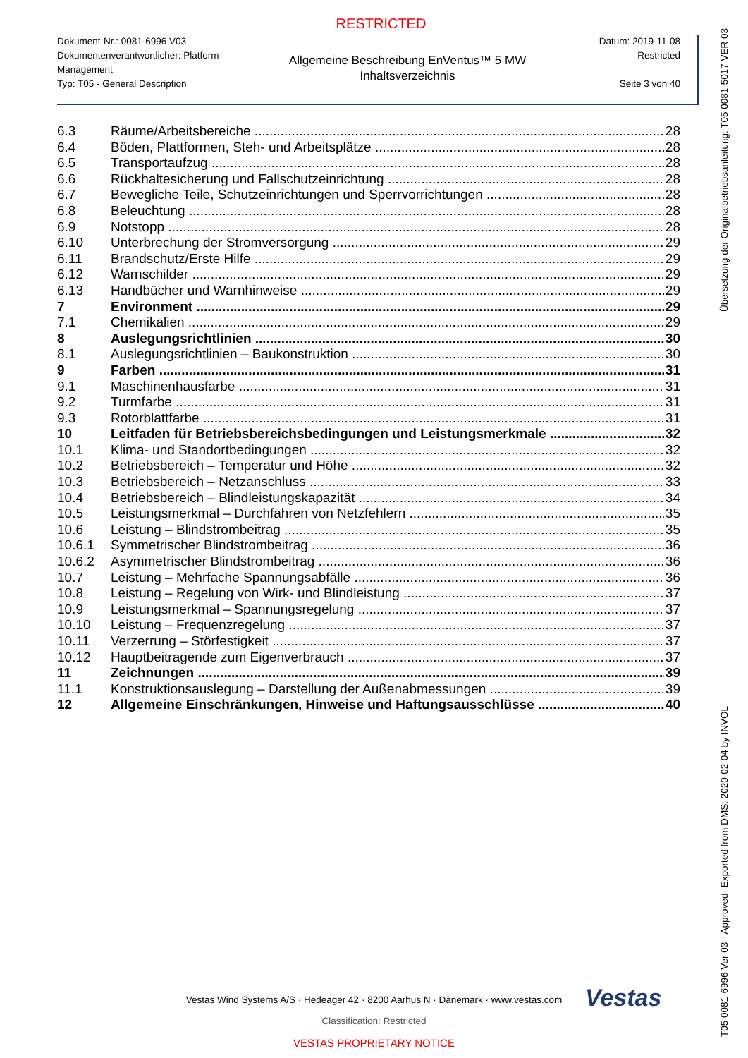RESTRICTED
Dokument-Nr.: 0081-6996 V03
Dokumentenverantwortlicher: Platform Management
Typ: T05 - General Description
Allgemeine Beschreibung EnVentus™ 5 MW
Inhaltsverzeichnis
Datum: 2019-11-08
Restricted
Seite 3 von 40
6.3 Räume/Arbeitsbereiche 28
6.4 Böden, Plattformen, Steh- und Arbeitsplätze 28
6.5 Transportaufzug 28
6.6 Rückhaltesicherung und Fallschutzeinrichtung 28
6.7 Bewegliche Teile, Schutzeinrichtungen und Sperrvorrichtungen 28
6.8 Beleuchtung 28
6.9 Notstopp 28
6.10 Unterbrechung der Stromversorgung 29
6.11 Brandschutz/Erste Hilfe 29
6.12 Warnschilder 29
6.13 Handbücher und Warnhinweise 29
7 Environment 29
7.1 Chemikalien 29
8 Auslegungsrichtlinien 30
8.1 Auslegungsrichtlinien – Baukonstruktion 30
9 Farben 31
9.1 Maschinenhausfarbe 31
9.2 Turmfarbe 31
9.3 Rotorblattfarbe 31
10 Leitfaden für Betriebsbereichsbedingungen und Leistungsmerkmale 32
10.1 Klima- und Standortbedingungen 32
10.2 Betriebsbereich – Temperatur und Höhe 32
10.3 Betriebsbereich – Netzanschluss 33
10.4 Betriebsbereich – Blindleistungskapazität 34
10.5 Leistungsmerkmal – Durchfahren von Netzfehlern 35
10.6 Leistung – Blindstrombeitrag 35
10.6.1 Symmetrischer Blindstrombeitrag 36
10.6.2 Asymmetrischer Blindstrombeitrag 36
10.7 Leistung – Mehrfache Spannungsabfälle 36
10.8 Leistung – Regelung von Wirk- und Blindleistung 37
10.9 Leistungsmerkmal – Spannungsregelung 37
10.10 Leistung – Frequenzregelung 37
10.11 Verzerrung – Störfestigkeit 37
10.12 Hauptbeitragende zum Eigenverbrauch 37
11 Zeichnungen 39
11.1 Konstruktionsauslegung – Darstellung der Außenabmessungen 39
12 Allgemeine Einschränkungen, Hinweise und Haftungsausschlüsse 40
Vestas
Vestas Wind Systems A/S · Hedeager 42 · 8200 Aarhus N · Dänemark · www.vestas.com
Classification: Restricted
VESTAS PROPRIETARY NOTICE
T05 0081-6996 Ver 03 - Approved- Exported from DMS: 2020-02-04 by INVOL Übersetzung der Originalbetriebsanleitung: T05 0081-5017 VER 03